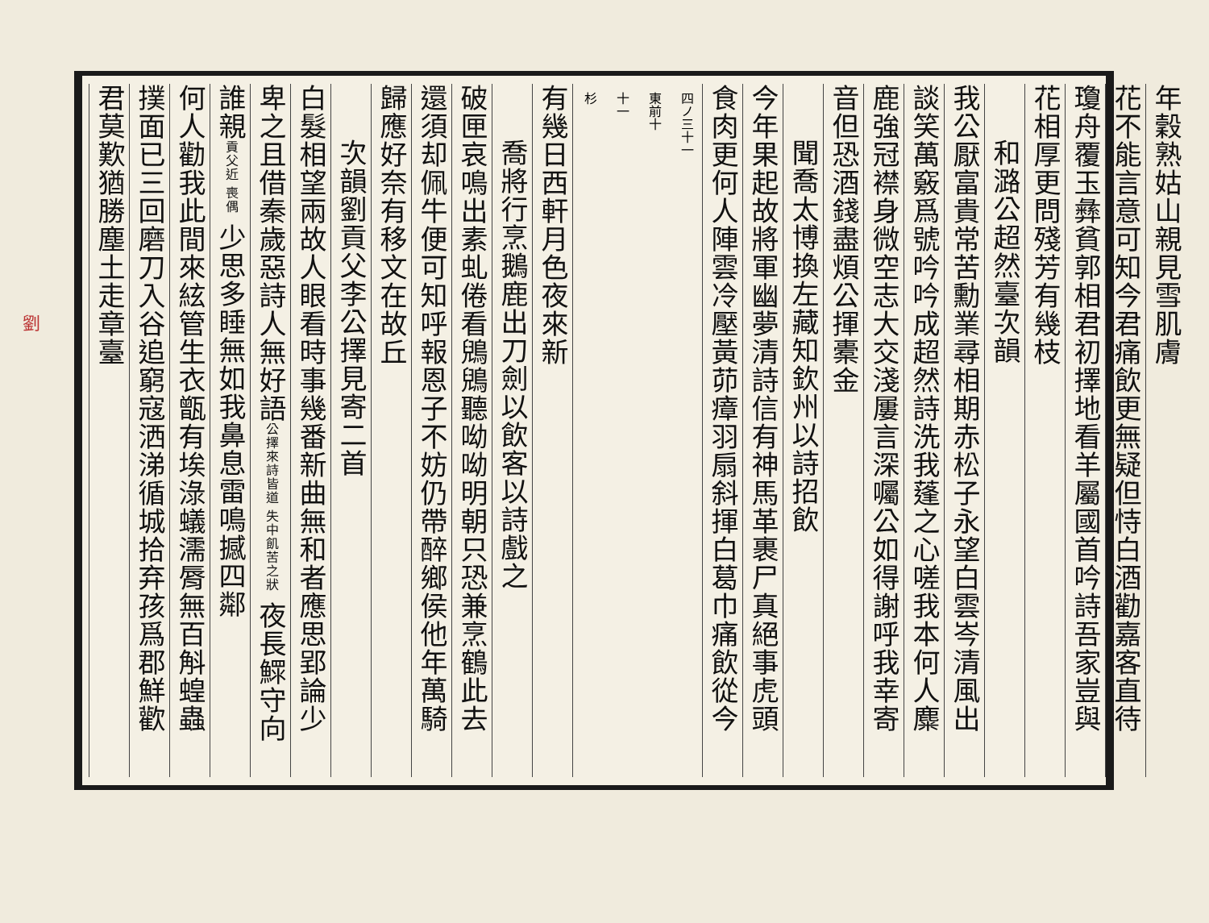劉
年穀熟姑山親見雪肌膚
花不能言意可知今君痛飲更無疑但恃白酒勸嘉客直待
瓊舟覆玉彝貧郭相君初擇地看羊屬國首吟詩吾家豈與
花相厚更問殘芳有幾枝
和潞公超然臺次韻
我公厭富貴常苦勳業尋相期赤松子永望白雲岑清風出
談笑萬竅爲號吟吟成超然詩洗我蓬之心嗟我本何人麋
鹿強冠襟身微空志大交淺屢言深囑公如得謝呼我幸寄
音但恐酒錢盡煩公揮橐金
聞喬太博換左藏知欽州以詩招飲
今年果起故將軍幽夢清詩信有神馬革裹尸真絕事虎頭
食肉更何人陣雲冷壓黃茆瘴羽扇斜揮白葛巾痛飲從今
四ノ三十一
東前十
十一
杉
有幾日西軒月色夜來新
喬將行烹鵝鹿出刀劍以飲客以詩戲之
破匣哀鳴出素虬倦看鶂鶂聽呦呦明朝只恐兼烹鶴此去
還須却佩牛便可知呼報恩子不妨仍帶醉鄉侯他年萬騎
歸應好奈有移文在故丘
次韻劉貢父李公擇見寄二首
白髮相望兩故人眼看時事幾番新曲無和者應思郢論少
卑之且借秦歲惡詩人無好語公擇來詩皆道 失中飢苦之狀 夜長鰥守向
誰親貢父近 喪偶 少思多睡無如我鼻息雷鳴撼四鄰
何人勸我此間來絃管生衣甑有埃淥蟻濡脣無百斛蝗蟲
撲面已三回磨刀入谷追窮寇洒涕循城拾弃孩爲郡鮮歡
君莫歎猶勝塵土走章臺